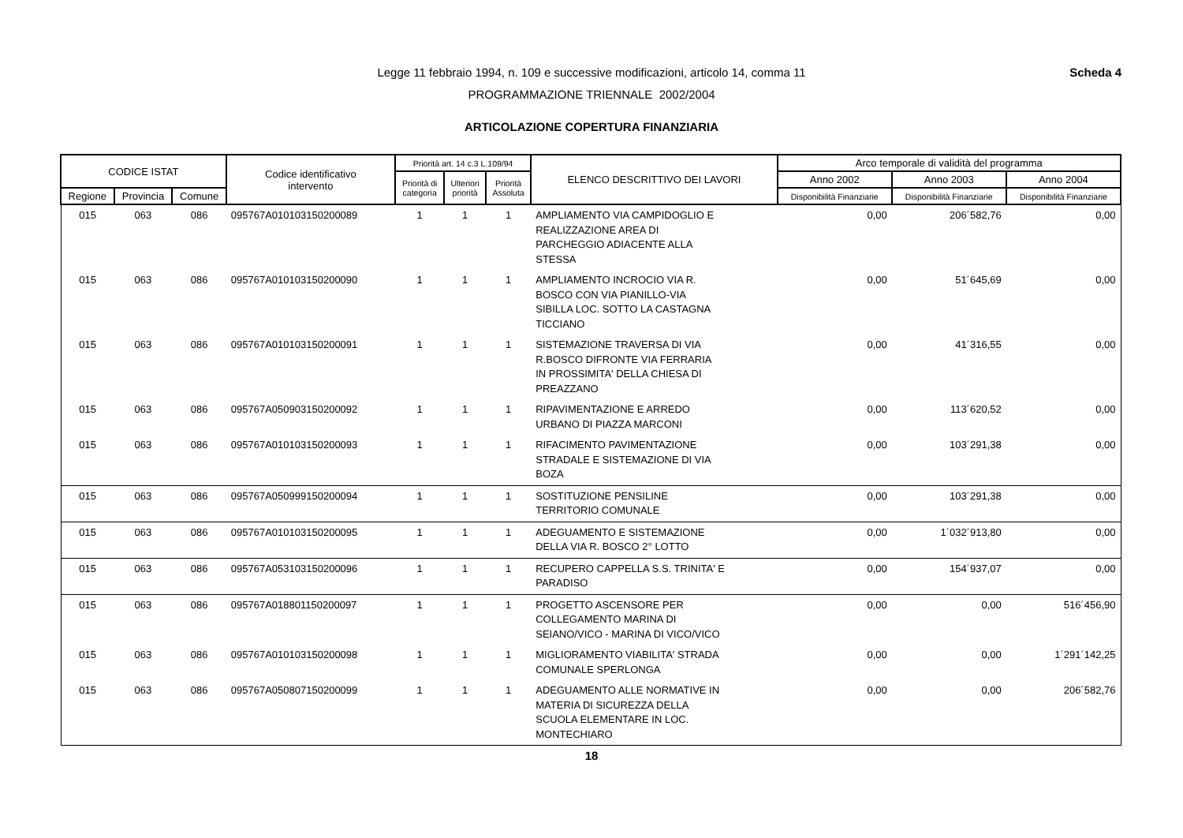Scheda 4
Legge 11 febbraio 1994, n. 109 e successive modificazioni, articolo 14, comma 11
PROGRAMMAZIONE TRIENNALE 2002/2004
ARTICOLAZIONE COPERTURA FINANZIARIA
| CODICE ISTAT | | | Codice identificativo intervento | Priorità art. 14 c.3 L.109/94 | | | ELENCO DESCRITTIVO DEI LAVORI | Arco temporale di validità del programma | | |
| --- | --- | --- | --- | --- | --- | --- | --- | --- | --- | --- |
| | | | | Priorità di categoria | Ulteriori priorità | Priorità Assoluta | | Anno 2002 | Anno 2003 | Anno 2004 |
| Regione | Provincia | Comune | | | | | | Disponibilità Finanziarie | Disponibilità Finanziarie | Disponibilità Finanziarie |
| 015 | 063 | 086 | 095767A010103150200089 | 1 | 1 | 1 | AMPLIAMENTO VIA CAMPIDOGLIO E REALIZZAZIONE AREA DI PARCHEGGIO ADIACENTE ALLA STESSA | 0,00 | 206´582,76 | 0,00 |
| 015 | 063 | 086 | 095767A010103150200090 | 1 | 1 | 1 | AMPLIAMENTO INCROCIO VIA R. BOSCO CON VIA PIANILLO-VIA SIBILLA LOC. SOTTO LA CASTAGNA TICCIANO | 0,00 | 51´645,69 | 0,00 |
| 015 | 063 | 086 | 095767A010103150200091 | 1 | 1 | 1 | SISTEMAZIONE TRAVERSA DI VIA R.BOSCO DIFRONTE VIA FERRARIA IN PROSSIMITA' DELLA CHIESA DI PREAZZANO | 0,00 | 41´316,55 | 0,00 |
| 015 | 063 | 086 | 095767A050903150200092 | 1 | 1 | 1 | RIPAVIMENTAZIONE E ARREDO URBANO DI PIAZZA MARCONI | 0,00 | 113´620,52 | 0,00 |
| 015 | 063 | 086 | 095767A010103150200093 | 1 | 1 | 1 | RIFACIMENTO PAVIMENTAZIONE STRADALE E SISTEMAZIONE DI VIA BOZA | 0,00 | 103´291,38 | 0,00 |
| 015 | 063 | 086 | 095767A050999150200094 | 1 | 1 | 1 | SOSTITUZIONE PENSILINE TERRITORIO COMUNALE | 0,00 | 103´291,38 | 0,00 |
| 015 | 063 | 086 | 095767A010103150200095 | 1 | 1 | 1 | ADEGUAMENTO E SISTEMAZIONE DELLA VIA R. BOSCO 2° LOTTO | 0,00 | 1´032´913,80 | 0,00 |
| 015 | 063 | 086 | 095767A053103150200096 | 1 | 1 | 1 | RECUPERO CAPPELLA S.S. TRINITA' E PARADISO | 0,00 | 154´937,07 | 0,00 |
| 015 | 063 | 086 | 095767A018801150200097 | 1 | 1 | 1 | PROGETTO ASCENSORE PER COLLEGAMENTO MARINA DI SEIANO/VICO - MARINA DI VICO/VICO | 0,00 | 0,00 | 516´456,90 |
| 015 | 063 | 086 | 095767A010103150200098 | 1 | 1 | 1 | MIGLIORAMENTO VIABILITA' STRADA COMUNALE SPERLONGA | 0,00 | 0,00 | 1´291´142,25 |
| 015 | 063 | 086 | 095767A050807150200099 | 1 | 1 | 1 | ADEGUAMENTO ALLE NORMATIVE IN MATERIA DI SICUREZZA DELLA SCUOLA ELEMENTARE IN LOC. MONTECHIARO | 0,00 | 0,00 | 206´582,76 |
18